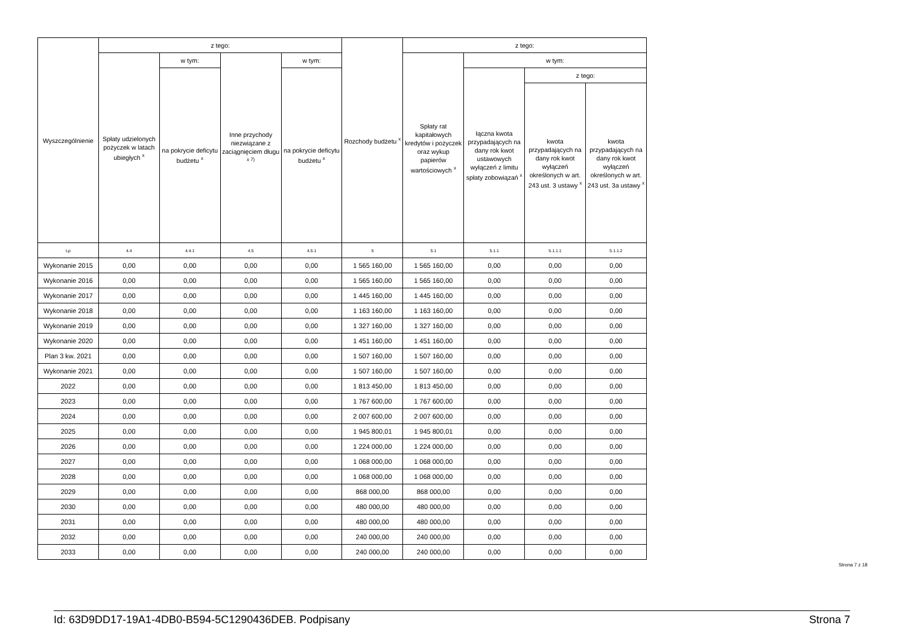| Wyszczególnienie | z tego: | | | | Rozchody budżetu <sup>x</sup> | z tego: | | | |
| --- | --- | --- | --- | --- | --- | --- | --- | --- | --- |
| | Spłaty udzielonych pożyczek w latach ubiegłych <sup>x</sup> | w tym: | Inne przychody niezwiązane z zaciągnięciem długu <sup>x 7)</sup> | w tym: | | Spłaty rat kapitałowych kredytów i pożyczek oraz wykup papierów wartościowych <sup>x</sup> | w tym: | | |
| | | na pokrycie deficytu budżetu <sup>x</sup> | | na pokrycie deficytu budżetu <sup>x</sup> | | | łączna kwota przypadających na dany rok kwot ustawowych wyłączeń z limitu spłaty zobowiązań <sup>x</sup> | z tego: | |
| | | | | | | | | kwota przypadających na dany rok kwot wyłączeń określonych w art. 243 ust. 3 ustawy <sup>x</sup> | kwota przypadających na dany rok kwot wyłączeń określonych w art. 243 ust. 3a ustawy <sup>x</sup> |
| Lp | 4.4 | 4.4.1 | 4.5 | 4.5.1 | 5 | 5.1 | 5.1.1 | 5.1.1.1 | 5.1.1.2 |
| Wykonanie 2015 | 0,00 | 0,00 | 0,00 | 0,00 | 1 565 160,00 | 1 565 160,00 | 0,00 | 0,00 | 0,00 |
| Wykonanie 2016 | 0,00 | 0,00 | 0,00 | 0,00 | 1 565 160,00 | 1 565 160,00 | 0,00 | 0,00 | 0,00 |
| Wykonanie 2017 | 0,00 | 0,00 | 0,00 | 0,00 | 1 445 160,00 | 1 445 160,00 | 0,00 | 0,00 | 0,00 |
| Wykonanie 2018 | 0,00 | 0,00 | 0,00 | 0,00 | 1 163 160,00 | 1 163 160,00 | 0,00 | 0,00 | 0,00 |
| Wykonanie 2019 | 0,00 | 0,00 | 0,00 | 0,00 | 1 327 160,00 | 1 327 160,00 | 0,00 | 0,00 | 0,00 |
| Wykonanie 2020 | 0,00 | 0,00 | 0,00 | 0,00 | 1 451 160,00 | 1 451 160,00 | 0,00 | 0,00 | 0,00 |
| Plan 3 kw. 2021 | 0,00 | 0,00 | 0,00 | 0,00 | 1 507 160,00 | 1 507 160,00 | 0,00 | 0,00 | 0,00 |
| Wykonanie 2021 | 0,00 | 0,00 | 0,00 | 0,00 | 1 507 160,00 | 1 507 160,00 | 0,00 | 0,00 | 0,00 |
| 2022 | 0,00 | 0,00 | 0,00 | 0,00 | 1 813 450,00 | 1 813 450,00 | 0,00 | 0,00 | 0,00 |
| 2023 | 0,00 | 0,00 | 0,00 | 0,00 | 1 767 600,00 | 1 767 600,00 | 0,00 | 0,00 | 0,00 |
| 2024 | 0,00 | 0,00 | 0,00 | 0,00 | 2 007 600,00 | 2 007 600,00 | 0,00 | 0,00 | 0,00 |
| 2025 | 0,00 | 0,00 | 0,00 | 0,00 | 1 945 800,01 | 1 945 800,01 | 0,00 | 0,00 | 0,00 |
| 2026 | 0,00 | 0,00 | 0,00 | 0,00 | 1 224 000,00 | 1 224 000,00 | 0,00 | 0,00 | 0,00 |
| 2027 | 0,00 | 0,00 | 0,00 | 0,00 | 1 068 000,00 | 1 068 000,00 | 0,00 | 0,00 | 0,00 |
| 2028 | 0,00 | 0,00 | 0,00 | 0,00 | 1 068 000,00 | 1 068 000,00 | 0,00 | 0,00 | 0,00 |
| 2029 | 0,00 | 0,00 | 0,00 | 0,00 | 868 000,00 | 868 000,00 | 0,00 | 0,00 | 0,00 |
| 2030 | 0,00 | 0,00 | 0,00 | 0,00 | 480 000,00 | 480 000,00 | 0,00 | 0,00 | 0,00 |
| 2031 | 0,00 | 0,00 | 0,00 | 0,00 | 480 000,00 | 480 000,00 | 0,00 | 0,00 | 0,00 |
| 2032 | 0,00 | 0,00 | 0,00 | 0,00 | 240 000,00 | 240 000,00 | 0,00 | 0,00 | 0,00 |
| 2033 | 0,00 | 0,00 | 0,00 | 0,00 | 240 000,00 | 240 000,00 | 0,00 | 0,00 | 0,00 |
Strona 7 z 18
Id: 63D9DD17-19A1-4DB0-B594-5C1290436DEB. Podpisany Strona 7